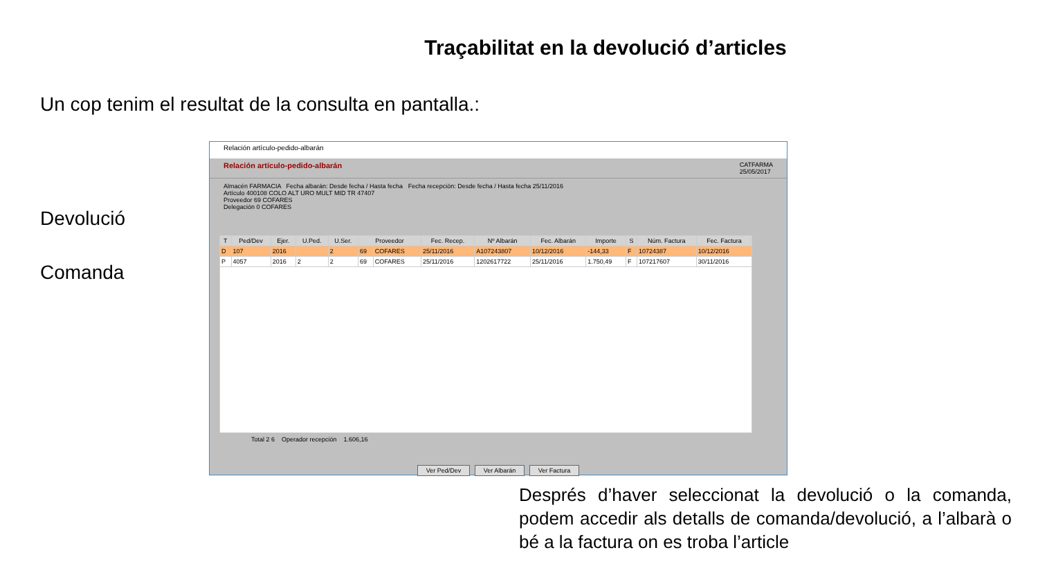Traçabilitat en la devolució d’articles
Un cop tenim el resultat de la consulta en pantalla.:
Devolució
Comanda
Relación artículo-pedido-albarán
Relación artículo-pedido-albarán CATFARMA
25/05/2017
Almacén FARMACIA Fecha albarán: Desde fecha / Hasta fecha Fecha recepción: Desde fecha / Hasta fecha 25/11/2016
Artículo 400108 COLO ALT URO MULT MID TR 47407
Proveedor 69 COFARES
Delegación 0 COFARES
| T | Ped/Dev | Ejer. | U.Ped. | U.Ser. | Proveedor | | Fec. Recep. | Nº Albarán | Fec. Albarán | Importe | S | Núm. Factura | Fec. Factura |
| --- | --- | --- | --- | --- | --- | --- | --- | --- | --- | --- | --- | --- | --- |
| D | 107 | 2016 | | 2 | 69 | COFARES | 25/11/2016 | A107243807 | 10/12/2016 | -144,33 | F | 10724387 | 10/12/2016 |
| P | 4057 | 2016 | 2 | 2 | 69 | COFARES | 25/11/2016 | 1202617722 | 25/11/2016 | 1.750,49 | F | 107217607 | 30/11/2016 |
Total 2 6 Operador recepción 1.606,16
Ver Ped/Dev Ver Albarán Ver Factura
Després d’haver seleccionat la devolució o la comanda, podem accedir als detalls de comanda/devolució, a l’albarà o bé a la factura on es troba l’article